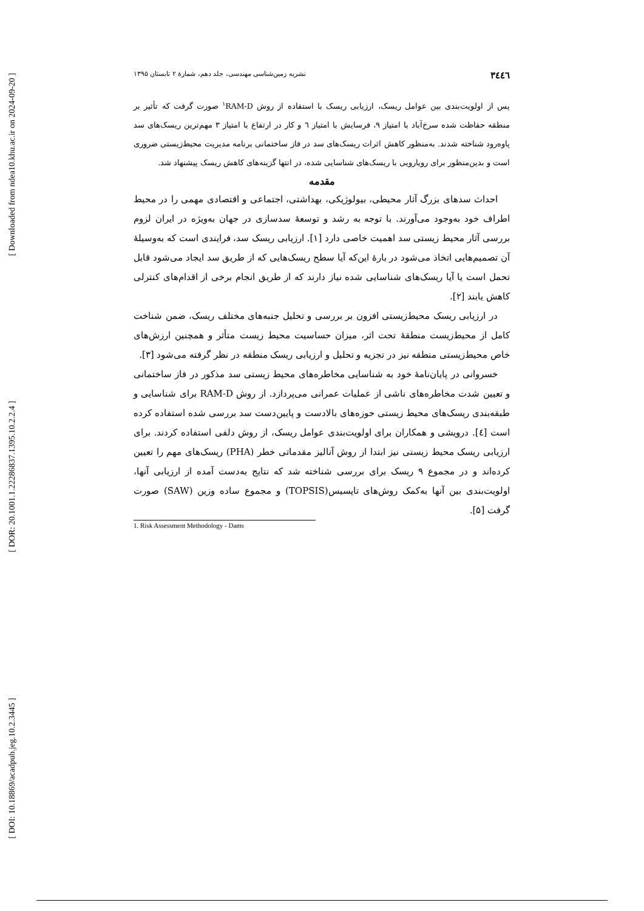[ Downloaded from ndea10.khu.ac.ir on 2024-09-20 ]
[ DOR: 20.1001.1.22286837.1395.10.2.2.4 ]
[ DOI: 10.18869/acadpub.jeg.10.2.3445 ]
٣٤٤٦ نشریه زمین‌شناسی مهندسی، جلد دهم، شمارۀ ۲ تابستان ۱۳۹۵
پس از اولویت‌بندی بین عوامل ریسک، ارزیابی ریسک با استفاده از روش <sup>۱</sup>RAM-D صورت گرفت که تأثیر بر منطقه حفاظت شده سرخ‌آباد با امتیاز ۹، فرسایش با امتیاز ٦ و کار در ارتفاع با امتیاز ۳ مهم‌ترین ریسک‌های سد پاوه‌رود شناخته شدند. به‌منظور کاهش اثرات ریسک‌های سد در فاز ساختمانی برنامه مدیریت محیط‌زیستی ضروری است و بدین‌منظور برای رویارویی با ریسک‌های شناسایی شده، در انتها گزینه‌های کاهش ریسک پیشنهاد شد.
مقدمه
احداث سدهای بزرگ آثار محیطی، بیولوژیکی، بهداشتی، اجتماعی و اقتصادی مهمی را در محیط اطراف خود به‌وجود می‌آورند. با توجه به رشد و توسعۀ سدسازی در جهان به‌ویژه در ایران لزوم بررسی آثار محیط زیستی سد اهمیت خاصی دارد [۱]. ارزیابی ریسک سد، فرایندی است که به‌وسیلۀ آن تصمیم‌هایی اتخاذ می‌شود در بارۀ این‌که آیا سطح ریسک‌هایی که از طریق سد ایجاد می‌شود قابل تحمل است یا آیا ریسک‌های شناسایی شده نیاز دارند که از طریق انجام برخی از اقدام‌های کنترلی کاهش یابند [۲].
در ارزیابی ریسک محیط‌زیستی افزون بر بررسی و تحلیل جنبه‌های مختلف ریسک، ضمن شناخت کامل از محیط‌زیست منطقۀ تحت اثر، میزان حساسیت محیط زیست متأثر و همچنین ارزش‌های خاص محیط‌زیستی منطقه نیز در تجزیه و تحلیل و ارزیابی ریسک منطقه در نظر گرفته می‌شود [۳].
خسروانی در پایان‌نامۀ خود به شناسایی مخاطره‌های محیط زیستی سد مذکور در فاز ساختمانی و تعیین شدت مخاطره‌های ناشی از عملیات عمرانی می‌پردازد. از روش RAM-D برای شناسایی و طبقه‌بندی ریسک‌های محیط زیستی حوزه‌های بالادست و پایین‌دست سد بررسی شده استفاده کرده است [٤]. درویشی و همکاران برای اولویت‌بندی عوامل ریسک، از روش دلفی استفاده کردند. برای ارزیابی ریسک محیط زیستی نیز ابتدا از روش آنالیز مقدماتی خطر (PHA) ریسک‌های مهم را تعیین کرده‌اند و در مجموع ۹ ریسک برای بررسی شناخته شد که نتایج به‌دست آمده از ارزیابی آنها، اولویت‌بندی بین آنها به‌کمک روش‌های تاپسیس(TOPSIS) و مجموع ساده وزین (SAW) صورت گرفت [۵].
1. Risk Assessment Methodology - Dams